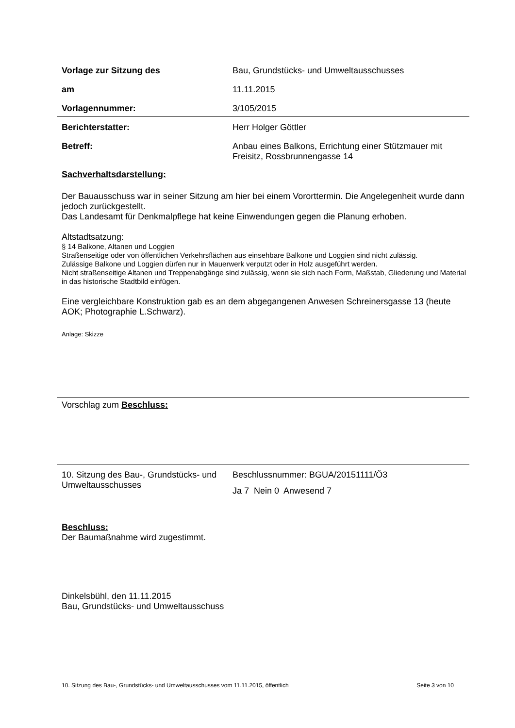Vorlage zur Sitzung des Bau, Grundstücks- und Umweltausschusses
am 11.11.2015
Vorlagennummer: 3/105/2015
Berichterstatter: Herr Holger Göttler
Betreff: Anbau eines Balkons, Errichtung einer Stützmauer mit Freisitz, Rossbrunnengasse 14
Sachverhaltsdarstellung:
Der Bauausschuss war in seiner Sitzung am hier bei einem Vororttermin. Die Angelegenheit wurde dann jedoch zurückgestellt.
Das Landesamt für Denkmalpflege hat keine Einwendungen gegen die Planung erhoben.
Altstadtsatzung:
§ 14 Balkone, Altanen und Loggien
Straßenseitige oder von öffentlichen Verkehrsflächen aus einsehbare Balkone und Loggien sind nicht zulässig.
Zulässige Balkone und Loggien dürfen nur in Mauerwerk verputzt oder in Holz ausgeführt werden.
Nicht straßenseitige Altanen und Treppenabgänge sind zulässig, wenn sie sich nach Form, Maßstab, Gliederung und Material in das historische Stadtbild einfügen.
Eine vergleichbare Konstruktion gab es an dem abgegangenen Anwesen Schreinersgasse 13 (heute AOK; Photographie L.Schwarz).
Anlage: Skizze
Vorschlag zum Beschluss:
10. Sitzung des Bau-, Grundstücks- und Umweltausschusses
Beschlussnummer: BGUA/20151111/Ö3
Ja 7 Nein 0 Anwesend 7
Beschluss:
Der Baumaßnahme wird zugestimmt.
Dinkelsbühl, den 11.11.2015
Bau, Grundstücks- und Umweltausschuss
10. Sitzung des Bau-, Grundstücks- und Umweltausschusses vom 11.11.2015, öffentlich Seite 3 von 10